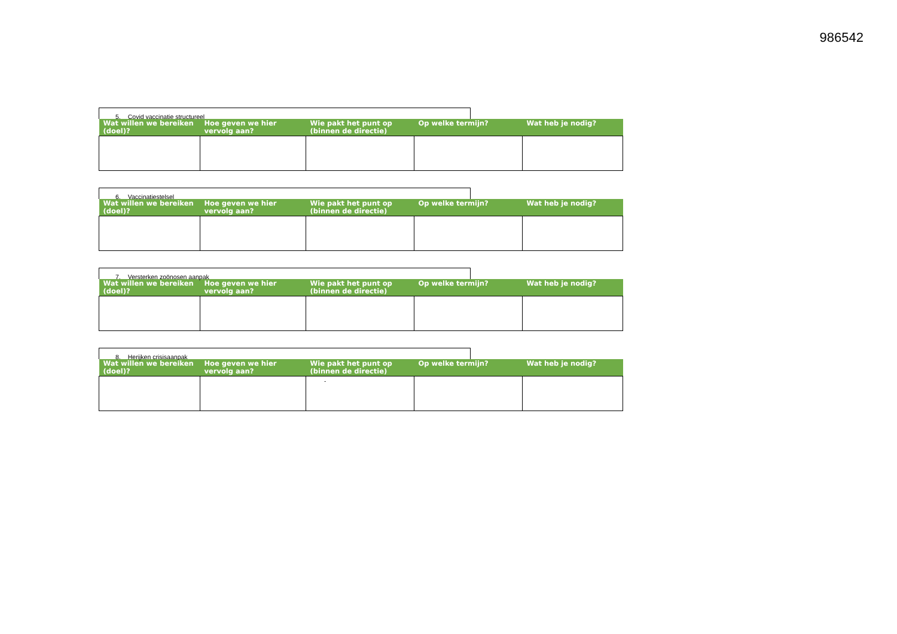986542
5. Covid vaccinatie structureel
| Wat willen we bereiken (doel)? | Hoe geven we hier vervolg aan? | Wie pakt het punt op (binnen de directie) | Op welke termijn? | Wat heb je nodig? |
| --- | --- | --- | --- | --- |
6. Vaccinatiestelsel
| Wat willen we bereiken (doel)? | Hoe geven we hier vervolg aan? | Wie pakt het punt op (binnen de directie) | Op welke termijn? | Wat heb je nodig? |
| --- | --- | --- | --- | --- |
7. Versterken zoönosen aanpak
| Wat willen we bereiken (doel)? | Hoe geven we hier vervolg aan? | Wie pakt het punt op (binnen de directie) | Op welke termijn? | Wat heb je nodig? |
| --- | --- | --- | --- | --- |
8. Herijken crisisaanpak
| Wat willen we bereiken (doel)? | Hoe geven we hier vervolg aan? | Wie pakt het punt op (binnen de directie) | Op welke termijn? | Wat heb je nodig? |
| --- | --- | --- | --- | --- |
| | | - | | |